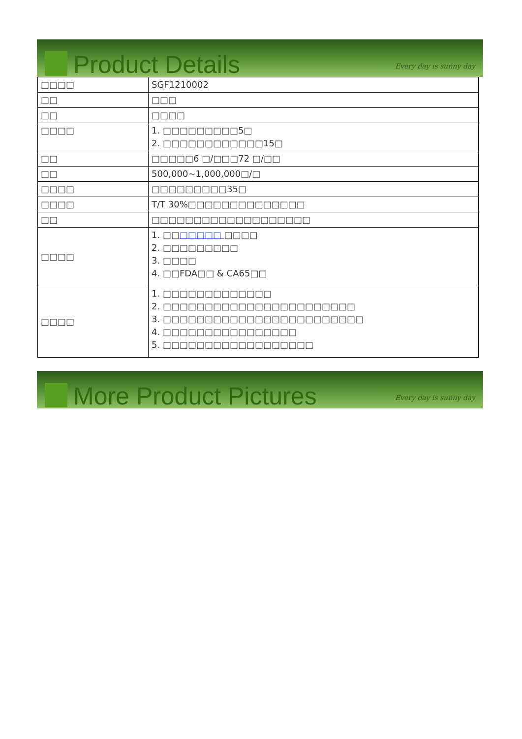Product Details
Every day is sunny day
| □□□□ | SGF1210002 |
| □□ | □□□ |
| □□ | □□□□ |
| □□□□ | 1. □□□□□□□□□5□ 2. □□□□□□□□□□□□15□ |
| □□ | □□□□□6 □/□□□72 □/□□ |
| □□ | 500,000~1,000,000□/□ |
| □□□□ | □□□□□□□□□35□ |
| □□□□ | T/T 30%□□□□□□□□□□□□□□ |
| □□ | □□□□□□□□□□□□□□□□□□□ |
| □□□□ | 1. □□ □□□□□ □□□□ 2. □□□□□□□□□ 3. □□□□ 4. □□FDA□□ & CA65□□ |
| □□□□ | 1. □□□□□□□□□□□□□ 2. □□□□□□□□□□□□□□□□□□□□□□□ 3. □□□□□□□□□□□□□□□□□□□□□□□□ 4. □□□□□□□□□□□□□□□□ 5. □□□□□□□□□□□□□□□□□□ |
More Product Pictures
Every day is sunny day